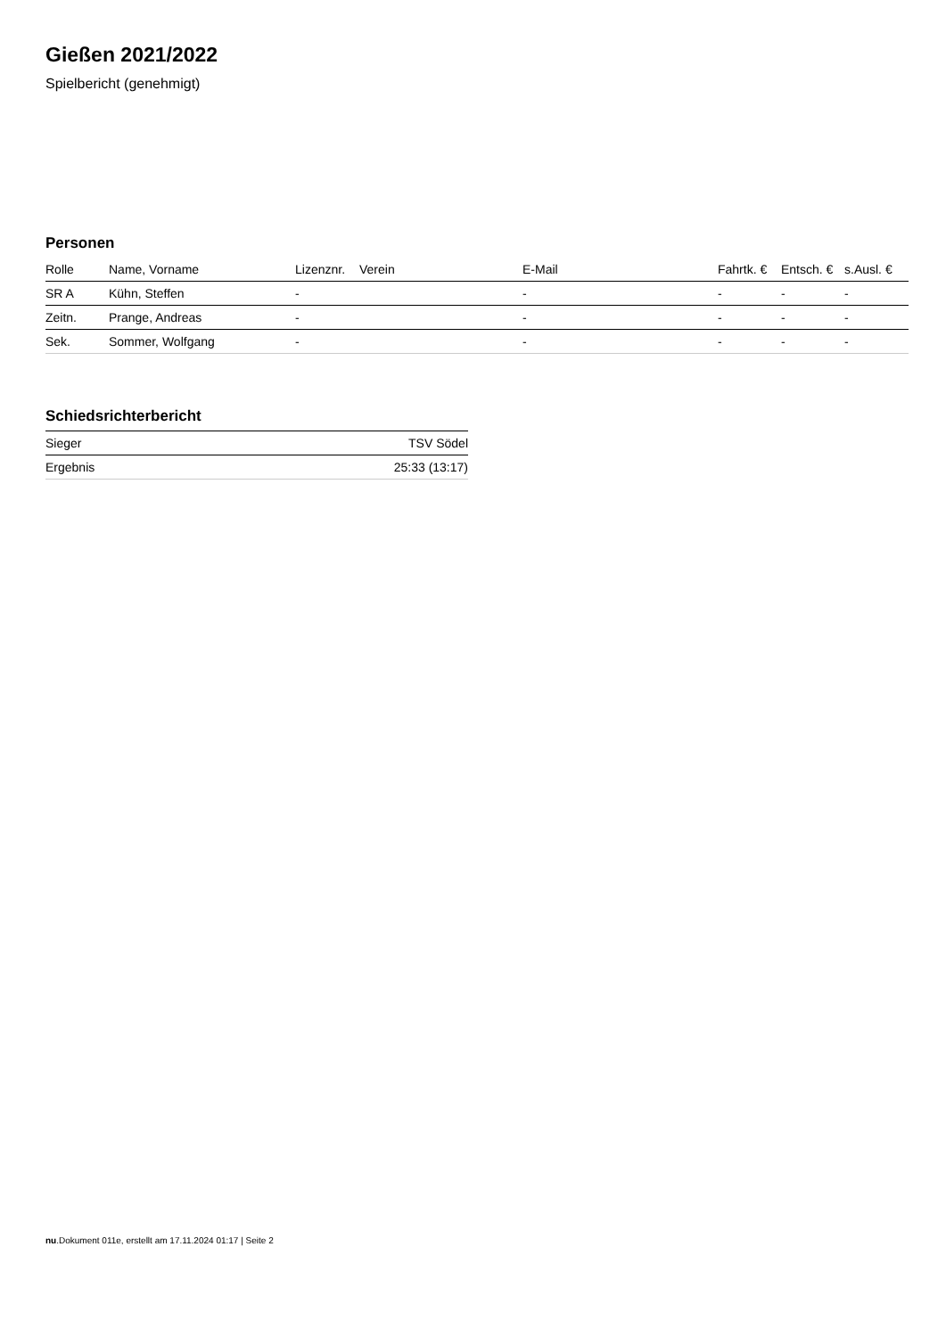Gießen 2021/2022
Spielbericht (genehmigt)
Personen
| Rolle | Name, Vorname | Lizenznr. | Verein | E-Mail | Fahrtk. € | Entsch. € | s.Ausl. € |
| --- | --- | --- | --- | --- | --- | --- | --- |
| SR A | Kühn, Steffen | - | | - | - | - | - |
| Zeitn. | Prange, Andreas | - | | - | - | - | - |
| Sek. | Sommer, Wolfgang | - | | - | - | - | - |
Schiedsrichterbericht
| Sieger | TSV Södel |
| Ergebnis | 25:33 (13:17) |
nu.Dokument 011e, erstellt am 17.11.2024 01:17 | Seite 2